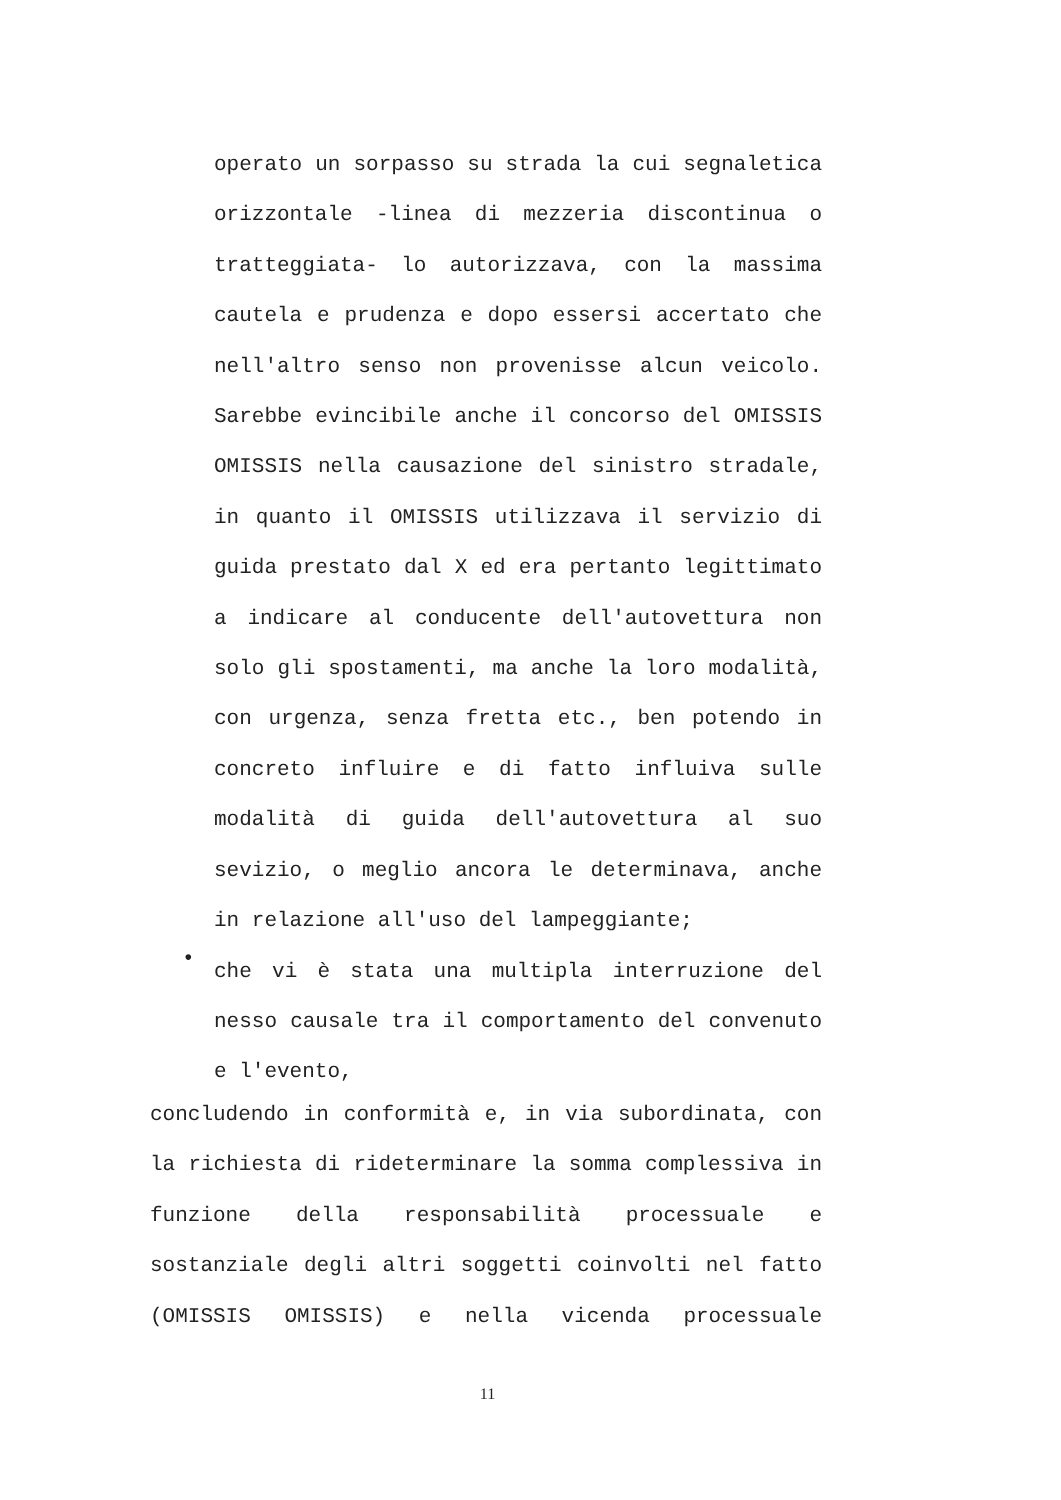operato un sorpasso su strada la cui segnaletica
orizzontale -linea di mezzeria discontinua o
tratteggiata- lo autorizzava, con la massima
cautela e prudenza e dopo essersi accertato che
nell'altro senso non provenisse alcun veicolo.
Sarebbe evincibile anche il concorso del OMISSIS
OMISSIS nella causazione del sinistro stradale,
in quanto il OMISSIS utilizzava il servizio di
guida prestato dal X ed era pertanto legittimato
a indicare al conducente dell'autovettura non
solo gli spostamenti, ma anche la loro modalità,
con urgenza, senza fretta etc., ben potendo in
concreto influire e di fatto influiva sulle
modalità di guida dell'autovettura al suo
sevizio, o meglio ancora le determinava, anche
in relazione all'uso del lampeggiante;
•
che vi è stata una multipla interruzione del
nesso causale tra il comportamento del convenuto
e l'evento,
concludendo in conformità e, in via subordinata, con
la richiesta di rideterminare la somma complessiva in
funzione della responsabilità processuale e
sostanziale degli altri soggetti coinvolti nel fatto
(OMISSIS OMISSIS) e nella vicenda processuale
11